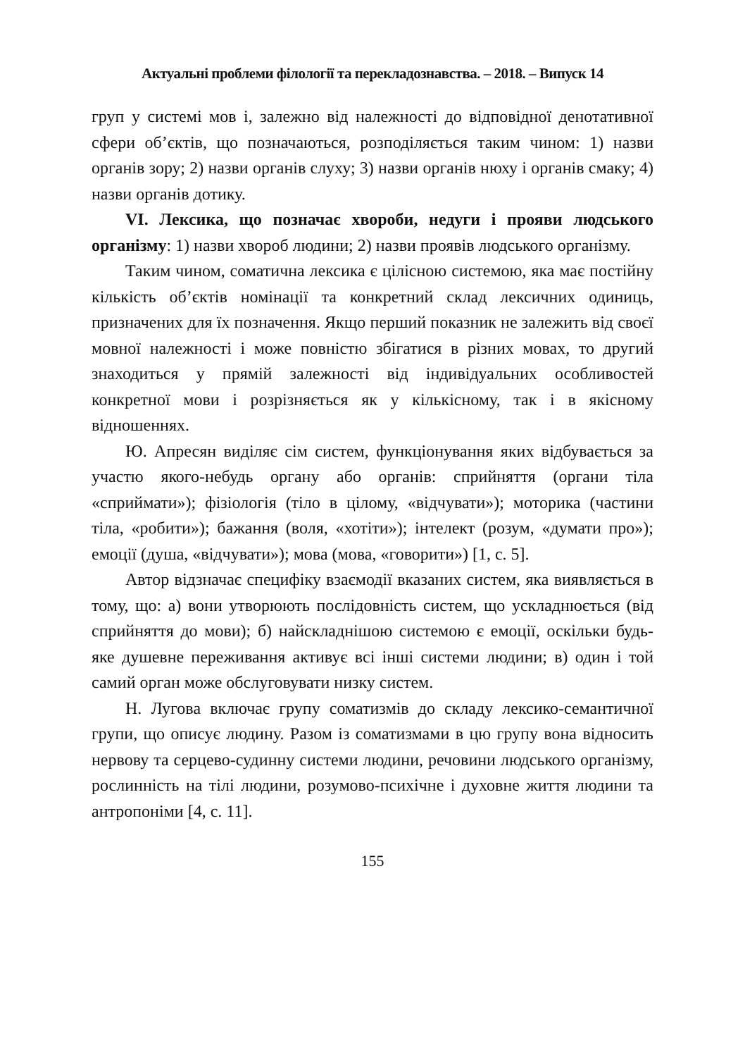Актуальні проблеми філології та перекладознавства. – 2018. – Випуск 14
груп у системі мов і, залежно від належності до відповідної денотативної сфери об’єктів, що позначаються, розподіляється таким чином: 1) назви органів зору; 2) назви органів слуху; 3) назви органів нюху і органів смаку; 4) назви органів дотику.
VI. Лексика, що позначає хвороби, недуги і прояви людського організму: 1) назви хвороб людини; 2) назви проявів людського організму.
Таким чином, соматична лексика є цілісною системою, яка має постійну кількість об’єктів номінації та конкретний склад лексичних одиниць, призначених для їх позначення. Якщо перший показник не залежить від своєї мовної належності і може повністю збігатися в різних мовах, то другий знаходиться у прямій залежності від індивідуальних особливостей конкретної мови і розрізняється як у кількісному, так і в якісному відношеннях.
Ю. Апресян виділяє сім систем, функціонування яких відбувається за участю якого-небудь органу або органів: сприйняття (органи тіла «сприймати»); фізіологія (тіло в цілому, «відчувати»); моторика (частини тіла, «робити»); бажання (воля, «хотіти»); інтелект (розум, «думати про»); емоції (душа, «відчувати»); мова (мова, «говорити») [1, с. 5].
Автор відзначає специфіку взаємодії вказаних систем, яка виявляється в тому, що: а) вони утворюють послідовність систем, що ускладнюється (від сприйняття до мови); б) найскладнішою системою є емоції, оскільки будь-яке душевне переживання активує всі інші системи людини; в) один і той самий орган може обслуговувати низку систем.
Н. Лугова включає групу соматизмів до складу лексико-семантичної групи, що описує людину. Разом із соматизмами в цю групу вона відносить нервову та серцево-судинну системи людини, речовини людського організму, рослинність на тілі людини, розумово-психічне і духовне життя людини та антропоніми [4, с. 11].
155